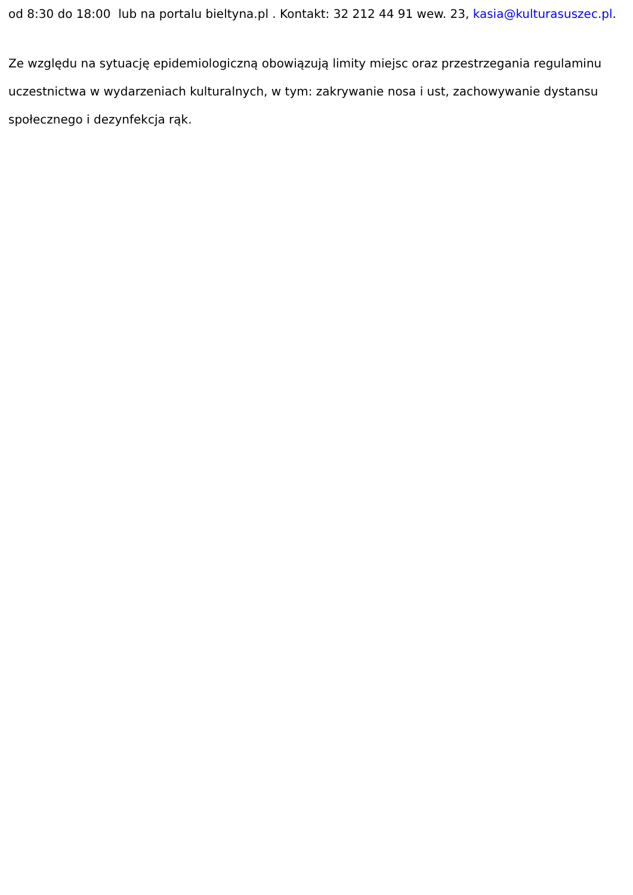od 8:30 do 18:00 lub na portalu bieltyna.pl . Kontakt: 32 212 44 91 wew. 23, kasia@kulturasuszec.pl.
Ze względu na sytuację epidemiologiczną obowiązują limity miejsc oraz przestrzegania regulaminu uczestnictwa w wydarzeniach kulturalnych, w tym: zakrywanie nosa i ust, zachowywanie dystansu społecznego i dezynfekcja rąk.